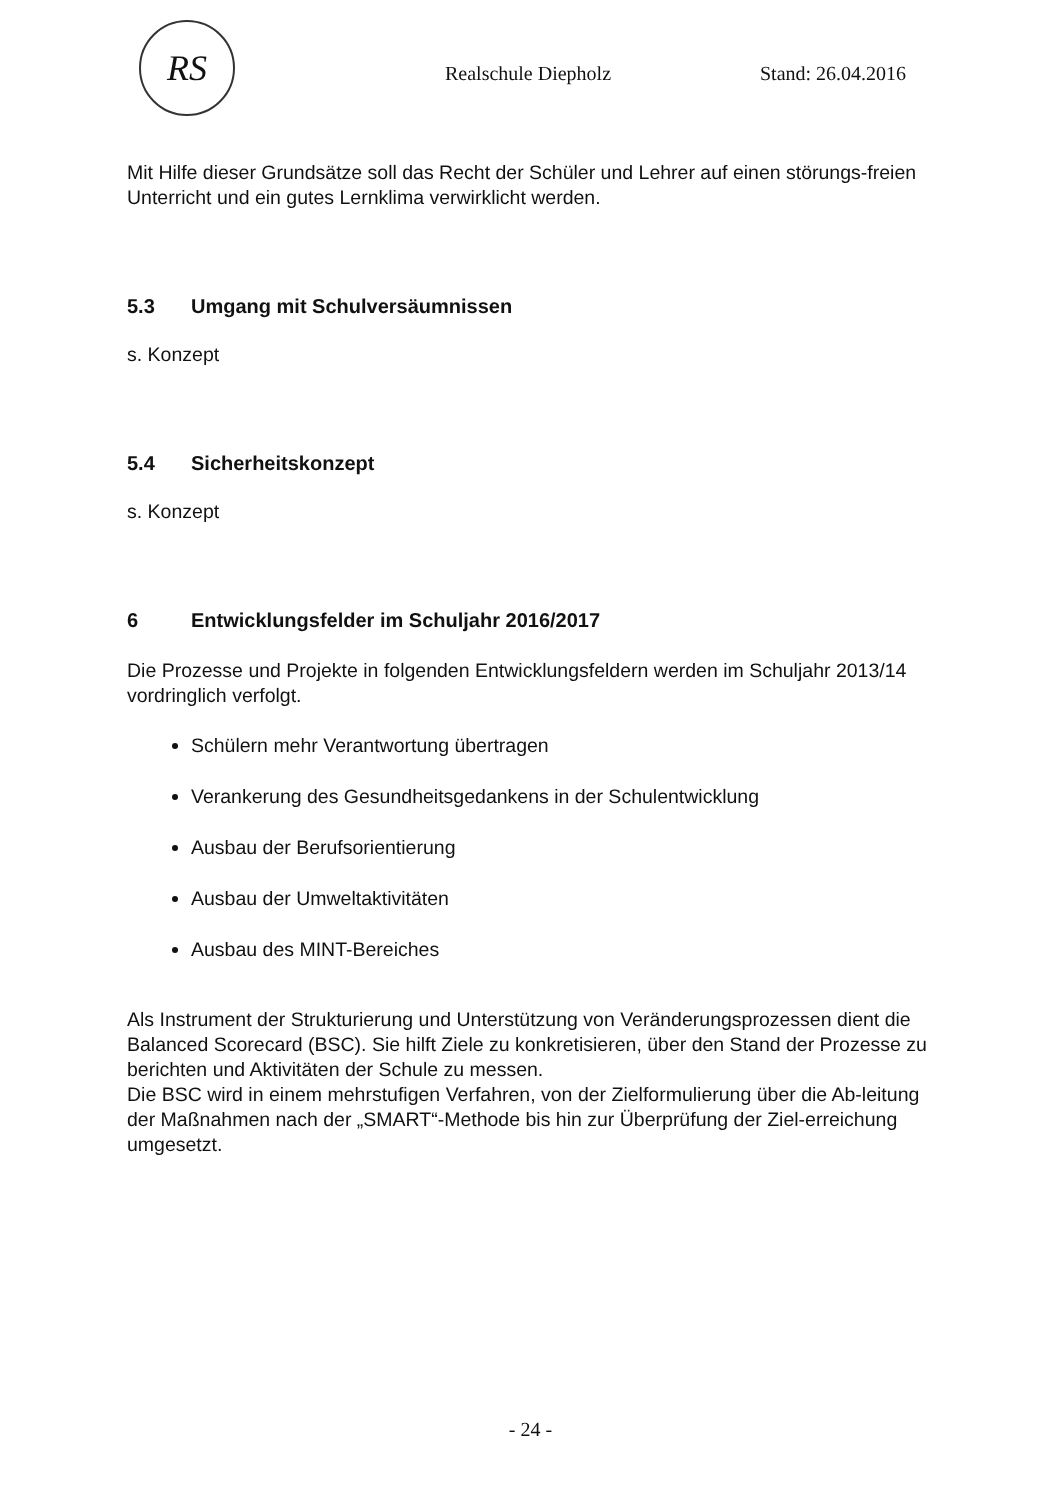RS
Realschule Diepholz Stand: 26.04.2016
Mit Hilfe dieser Grundsätze soll das Recht der Schüler und Lehrer auf einen störungs-freien Unterricht und ein gutes Lernklima verwirklicht werden.
5.3 Umgang mit Schulversäumnissen
s. Konzept
5.4 Sicherheitskonzept
s. Konzept
6 Entwicklungsfelder im Schuljahr 2016/2017
Die Prozesse und Projekte in folgenden Entwicklungsfeldern werden im Schuljahr 2013/14 vordringlich verfolgt.
Schülern mehr Verantwortung übertragen
Verankerung des Gesundheitsgedankens in der Schulentwicklung
Ausbau der Berufsorientierung
Ausbau der Umweltaktivitäten
Ausbau des MINT-Bereiches
Als Instrument der Strukturierung und Unterstützung von Veränderungsprozessen dient die Balanced Scorecard (BSC). Sie hilft Ziele zu konkretisieren, über den Stand der Prozesse zu berichten und Aktivitäten der Schule zu messen.
Die BSC wird in einem mehrstufigen Verfahren, von der Zielformulierung über die Ab-leitung der Maßnahmen nach der „SMART“-Methode bis hin zur Überprüfung der Ziel-erreichung umgesetzt.
- 24 -